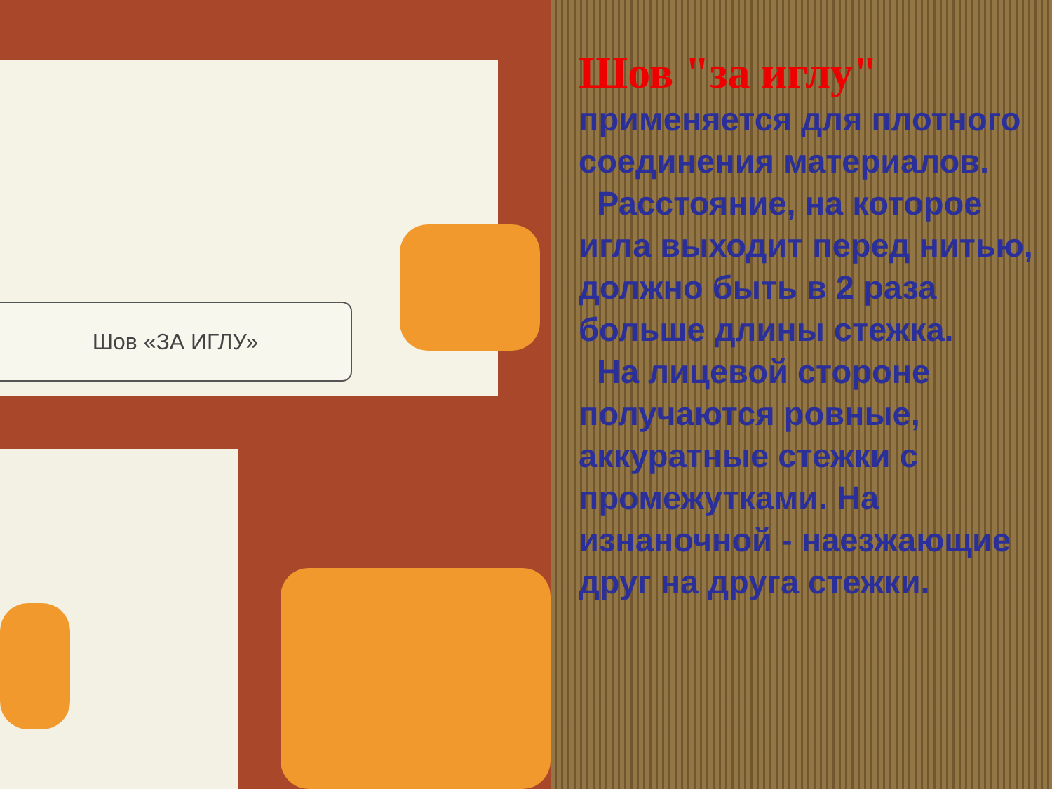Шов «ЗА ИГЛУ»
Шов "за иглу"
применяется для плотного соединения материалов.
Расстояние, на которое игла выходит перед нитью, должно быть в 2 раза больше длины стежка.
На лицевой стороне получаются ровные, аккуратные стежки с промежутками. На изнаночной - наезжающие друг на друга стежки.